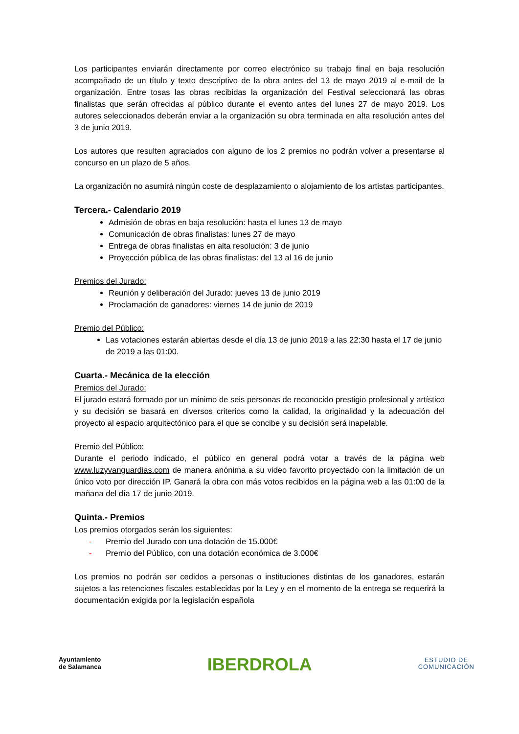Los participantes enviarán directamente por correo electrónico su trabajo final en baja resolución acompañado de un título y texto descriptivo de la obra antes del 13 de mayo 2019 al e-mail de la organización. Entre tosas las obras recibidas la organización del Festival seleccionará las obras finalistas que serán ofrecidas al público durante el evento antes del lunes 27 de mayo 2019. Los autores seleccionados deberán enviar a la organización su obra terminada en alta resolución antes del 3 de junio 2019.
Los autores que resulten agraciados con alguno de los 2 premios no podrán volver a presentarse al concurso en un plazo de 5 años.
La organización no asumirá ningún coste de desplazamiento o alojamiento de los artistas participantes.
Tercera.- Calendario 2019
Admisión de obras en baja resolución: hasta el lunes 13 de mayo
Comunicación de obras finalistas: lunes 27 de mayo
Entrega de obras finalistas en alta resolución: 3 de junio
Proyección pública de las obras finalistas: del 13 al 16 de junio
Premios del Jurado:
Reunión y deliberación del Jurado: jueves 13 de junio 2019
Proclamación de ganadores: viernes 14 de junio de 2019
Premio del Público:
Las votaciones estarán abiertas desde el día 13 de junio 2019 a las 22:30 hasta el 17 de junio de 2019 a las 01:00.
Cuarta.- Mecánica de la elección
Premios del Jurado:
El jurado estará formado por un mínimo de seis personas de reconocido prestigio profesional y artístico y su decisión se basará en diversos criterios como la calidad, la originalidad y la adecuación del proyecto al espacio arquitectónico para el que se concibe y su decisión será inapelable.
Premio del Público:
Durante el periodo indicado, el público en general podrá votar a través de la página web www.luzyvanguardias.com de manera anónima a su video favorito proyectado con la limitación de un único voto por dirección IP. Ganará la obra con más votos recibidos en la página web a las 01:00 de la mañana del día 17 de junio 2019.
Quinta.- Premios
Los premios otorgados serán los siguientes:
- Premio del Jurado con una dotación de 15.000€
- Premio del Público, con una dotación económica de 3.000€
Los premios no podrán ser cedidos a personas o instituciones distintas de los ganadores, estarán sujetos a las retenciones fiscales establecidas por la Ley y en el momento de la entrega se requerirá la documentación exigida por la legislación española
Ayuntamiento
de Salamanca
IBERDROLA
ESTUDIO DE
COMUNICACIÓN